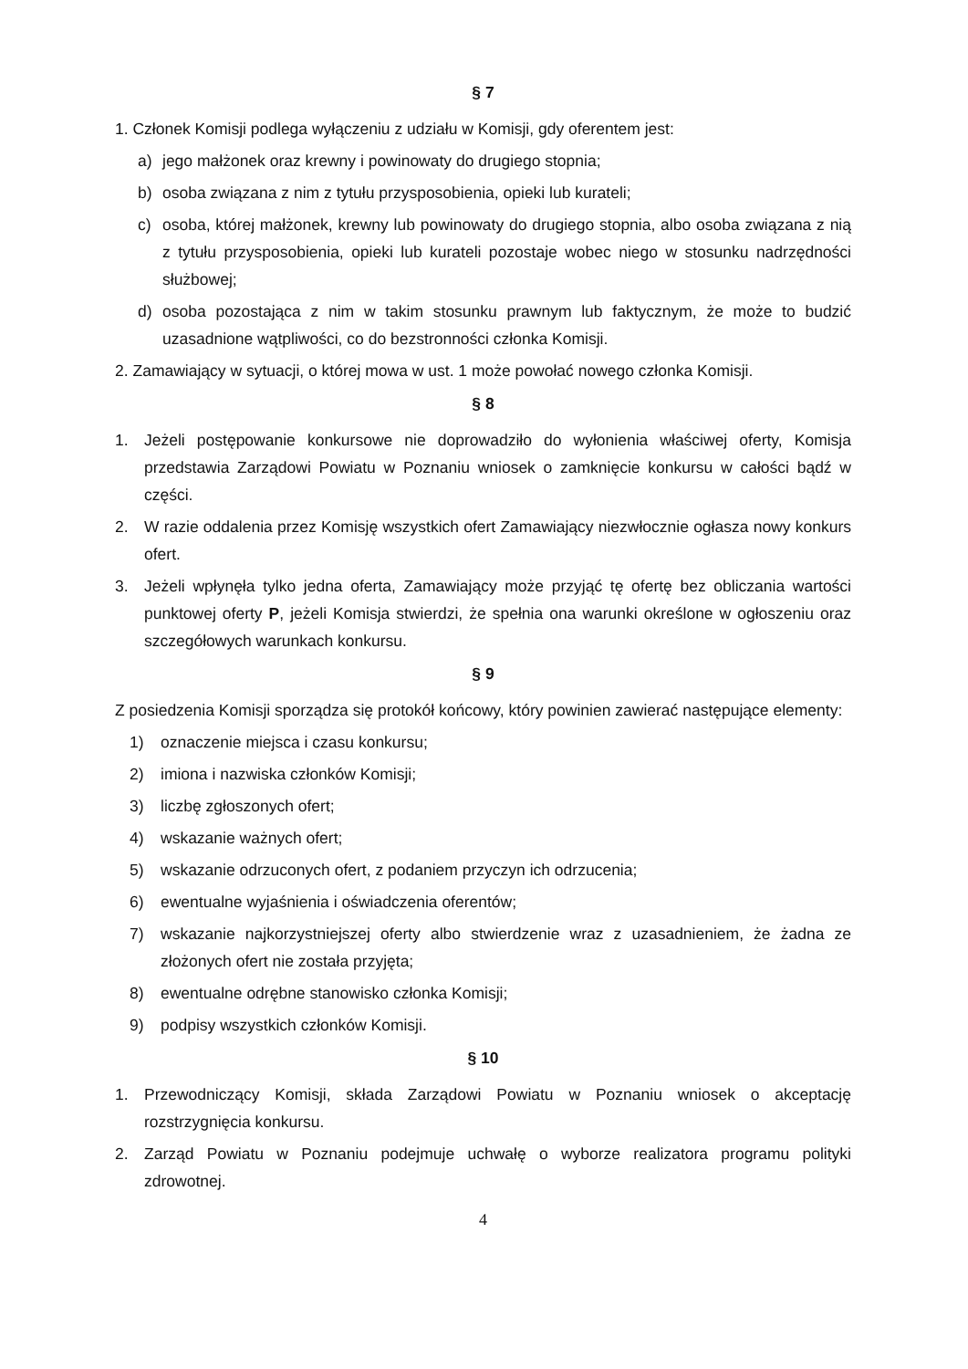§ 7
1. Członek Komisji podlega wyłączeniu z udziału w Komisji, gdy oferentem jest:
a) jego małżonek oraz krewny i powinowaty do drugiego stopnia;
b) osoba związana z nim z tytułu przysposobienia, opieki lub kurateli;
c) osoba, której małżonek, krewny lub powinowaty do drugiego stopnia, albo osoba związana z nią z tytułu przysposobienia, opieki lub kurateli pozostaje wobec niego w stosunku nadrzędności służbowej;
d) osoba pozostająca z nim w takim stosunku prawnym lub faktycznym, że może to budzić uzasadnione wątpliwości, co do bezstronności członka Komisji.
2. Zamawiający w sytuacji, o której mowa w ust. 1 może powołać nowego członka Komisji.
§ 8
1. Jeżeli postępowanie konkursowe nie doprowadziło do wyłonienia właściwej oferty, Komisja przedstawia Zarządowi Powiatu w Poznaniu wniosek o zamknięcie konkursu w całości bądź w części.
2. W razie oddalenia przez Komisję wszystkich ofert Zamawiający niezwłocznie ogłasza nowy konkurs ofert.
3. Jeżeli wpłynęła tylko jedna oferta, Zamawiający może przyjąć tę ofertę bez obliczania wartości punktowej oferty P, jeżeli Komisja stwierdzi, że spełnia ona warunki określone w ogłoszeniu oraz szczegółowych warunkach konkursu.
§ 9
Z posiedzenia Komisji sporządza się protokół końcowy, który powinien zawierać następujące elementy:
1) oznaczenie miejsca i czasu konkursu;
2) imiona i nazwiska członków Komisji;
3) liczbę zgłoszonych ofert;
4) wskazanie ważnych ofert;
5) wskazanie odrzuconych ofert, z podaniem przyczyn ich odrzucenia;
6) ewentualne wyjaśnienia i oświadczenia oferentów;
7) wskazanie najkorzystniejszej oferty albo stwierdzenie wraz z uzasadnieniem, że żadna ze złożonych ofert nie została przyjęta;
8) ewentualne odrębne stanowisko członka Komisji;
9) podpisy wszystkich członków Komisji.
§ 10
1. Przewodniczący Komisji, składa Zarządowi Powiatu w Poznaniu wniosek o akceptację rozstrzygnięcia konkursu.
2. Zarząd Powiatu w Poznaniu podejmuje uchwałę o wyborze realizatora programu polityki zdrowotnej.
4